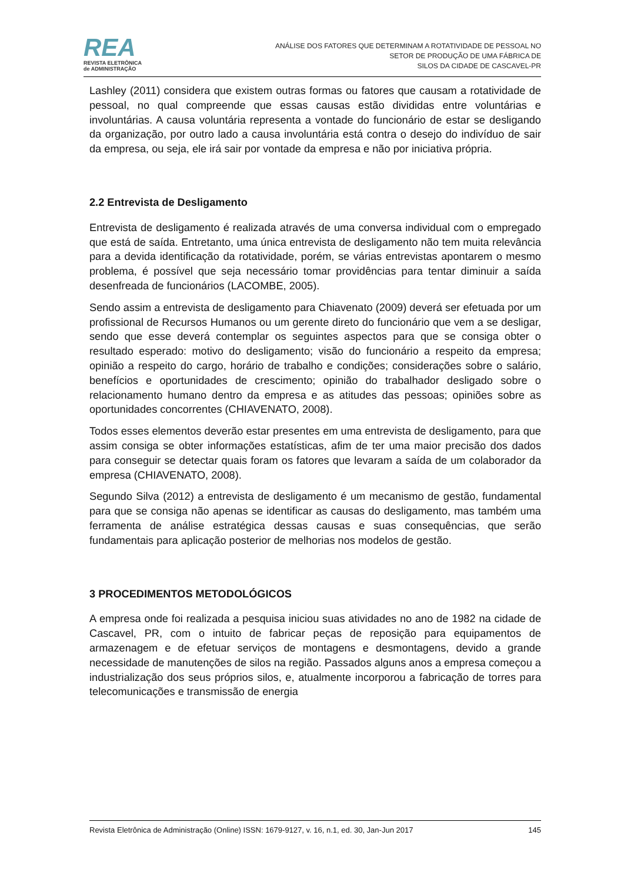REA
REVISTA ELETRÔNICA
de ADMINISTRAÇÃO
ANÁLISE DOS FATORES QUE DETERMINAM A ROTATIVIDADE DE PESSOAL NO
SETOR DE PRODUÇÃO DE UMA FÁBRICA DE
SILOS DA CIDADE DE CASCAVEL-PR
Lashley (2011) considera que existem outras formas ou fatores que causam a rotatividade de pessoal, no qual compreende que essas causas estão divididas entre voluntárias e involuntárias. A causa voluntária representa a vontade do funcionário de estar se desligando da organização, por outro lado a causa involuntária está contra o desejo do indivíduo de sair da empresa, ou seja, ele irá sair por vontade da empresa e não por iniciativa própria.
2.2 Entrevista de Desligamento
Entrevista de desligamento é realizada através de uma conversa individual com o empregado que está de saída. Entretanto, uma única entrevista de desligamento não tem muita relevância para a devida identificação da rotatividade, porém, se várias entrevistas apontarem o mesmo problema, é possível que seja necessário tomar providências para tentar diminuir a saída desenfreada de funcionários (LACOMBE, 2005).
Sendo assim a entrevista de desligamento para Chiavenato (2009) deverá ser efetuada por um profissional de Recursos Humanos ou um gerente direto do funcionário que vem a se desligar, sendo que esse deverá contemplar os seguintes aspectos para que se consiga obter o resultado esperado: motivo do desligamento; visão do funcionário a respeito da empresa; opinião a respeito do cargo, horário de trabalho e condições; considerações sobre o salário, benefícios e oportunidades de crescimento; opinião do trabalhador desligado sobre o relacionamento humano dentro da empresa e as atitudes das pessoas; opiniões sobre as oportunidades concorrentes (CHIAVENATO, 2008).
Todos esses elementos deverão estar presentes em uma entrevista de desligamento, para que assim consiga se obter informações estatísticas, afim de ter uma maior precisão dos dados para conseguir se detectar quais foram os fatores que levaram a saída de um colaborador da empresa (CHIAVENATO, 2008).
Segundo Silva (2012) a entrevista de desligamento é um mecanismo de gestão, fundamental para que se consiga não apenas se identificar as causas do desligamento, mas também uma ferramenta de análise estratégica dessas causas e suas consequências, que serão fundamentais para aplicação posterior de melhorias nos modelos de gestão.
3 PROCEDIMENTOS METODOLÓGICOS
A empresa onde foi realizada a pesquisa iniciou suas atividades no ano de 1982 na cidade de Cascavel, PR, com o intuito de fabricar peças de reposição para equipamentos de armazenagem e de efetuar serviços de montagens e desmontagens, devido a grande necessidade de manutenções de silos na região. Passados alguns anos a empresa começou a industrialização dos seus próprios silos, e, atualmente incorporou a fabricação de torres para telecomunicações e transmissão de energia
Revista Eletrônica de Administração (Online) ISSN: 1679-9127, v. 16, n.1, ed. 30, Jan-Jun 2017 145